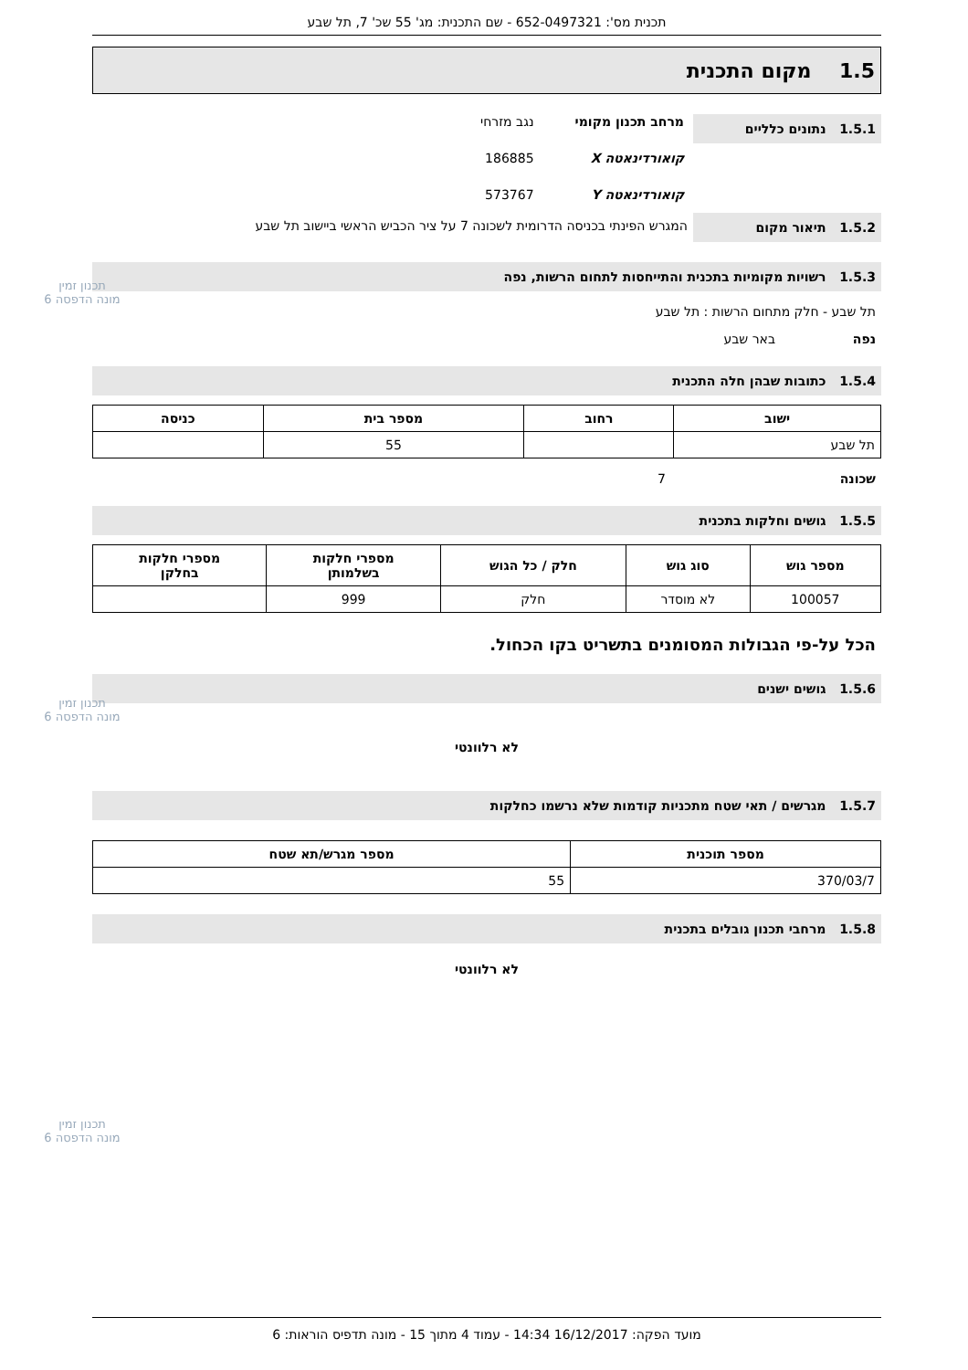תכנית מס': 652-0497321 - שם התכנית: מג' 55 שכ' 7, תל שבע
1.5 מקום התכנית
1.5.1 נתונים כלליים
מרחב תכנון מקומי נגב מזרחי
קואורדינאטה X 186885
קואורדינאטה Y 573767
1.5.2 תיאור מקום
המגרש הפינתי בכניסה הדרומית לשכונה 7 על ציר הכביש הראשי ביישוב תל שבע
1.5.3 רשויות מקומיות בתכנית והתייחסות לתחום הרשות, נפה
תל שבע - חלק מתחום הרשות : תל שבע
נפה באר שבע
1.5.4 כתובות שבהן חלה התכנית
| ישוב | רחוב | מספר בית | כניסה |
| --- | --- | --- | --- |
| תל שבע | | 55 | |
שכונה 7
1.5.5 גושים וחלקות בתכנית
| מספר גוש | סוג גוש | חלק / כל הגוש | מספרי חלקות בשלמותן | מספרי חלקות בחלקן |
| --- | --- | --- | --- | --- |
| 100057 | לא מוסדר | חלק | 999 | |
הכל על-פי הגבולות המסומנים בתשריט בקו הכחול.
1.5.6 גושים ישנים
לא רלוונטי
1.5.7 מגרשים / תאי שטח מתכניות קודמות שלא נרשמו כחלקות
| מספר תוכנית | מספר מגרש/תא שטח |
| --- | --- |
| 370/03/7 | 55 |
1.5.8 מרחבי תכנון גובלים בתכנית
לא רלוונטי
תכנון זמין
מונה הדפסה 6
תכנון זמין
מונה הדפסה 6
תכנון זמין
מונה הדפסה 6
מועד הפקה: 16/12/2017 14:34 - עמוד 4 מתוך 15 - מונה תדפיס הוראות: 6